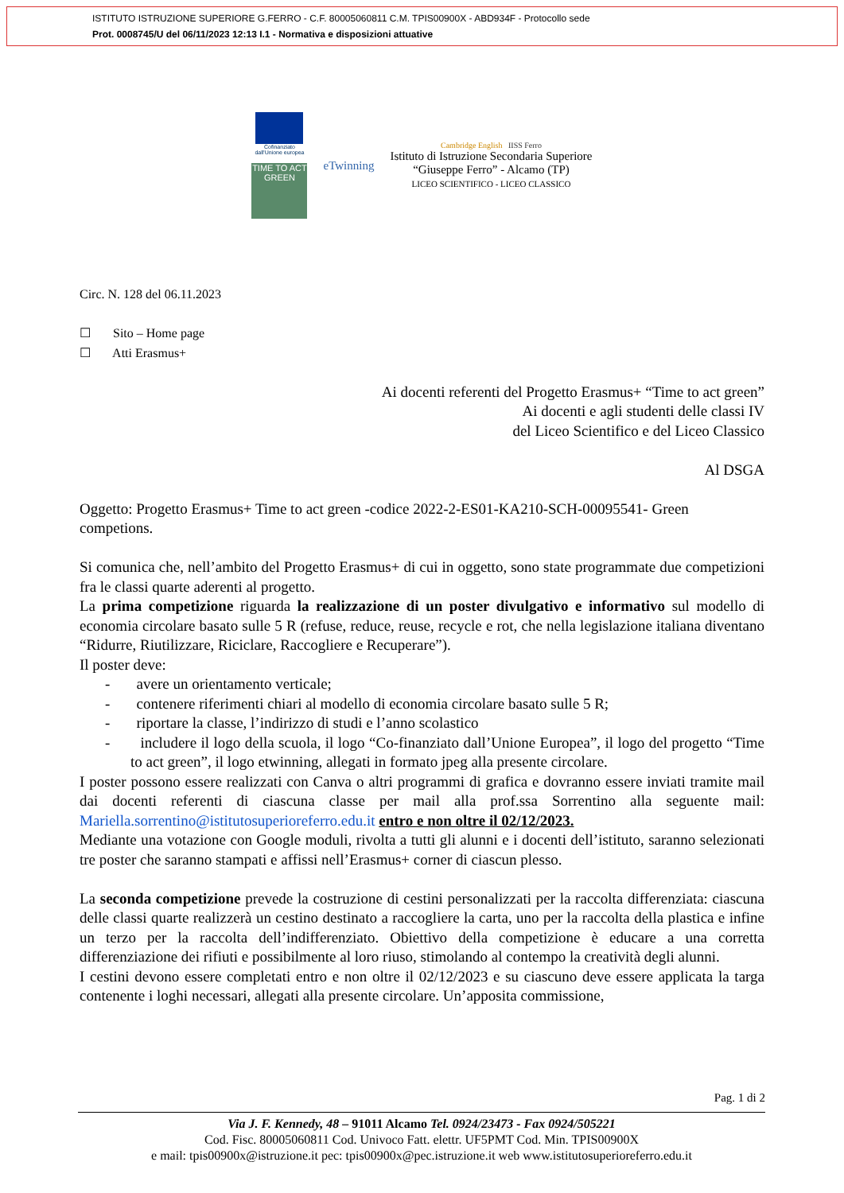ISTITUTO ISTRUZIONE SUPERIORE G.FERRO - C.F. 80005060811 C.M. TPIS00900X - ABD934F - Protocollo sede
Prot. 0008745/U del 06/11/2023 12:13 I.1 - Normativa e disposizioni attuative
Cofinanziato
dall'Unione europea
TIME TO ACT GREEN
eTwinning
Cambridge English IISS Ferro
Istituto di Istruzione Secondaria Superiore
“Giuseppe Ferro” - Alcamo (TP)
LICEO SCIENTIFICO - LICEO CLASSICO
Circ. N. 128 del 06.11.2023
☐ Sito – Home page
☐ Atti Erasmus+
Ai docenti referenti del Progetto Erasmus+ “Time to act green”
Ai docenti e agli studenti delle classi IV
del Liceo Scientifico e del Liceo Classico
Al DSGA
Oggetto: Progetto Erasmus+ Time to act green -codice 2022-2-ES01-KA210-SCH-00095541- Green competions.
Si comunica che, nell’ambito del Progetto Erasmus+ di cui in oggetto, sono state programmate due competizioni fra le classi quarte aderenti al progetto.
La prima competizione riguarda la realizzazione di un poster divulgativo e informativo sul modello di economia circolare basato sulle 5 R (refuse, reduce, reuse, recycle e rot, che nella legislazione italiana diventano “Ridurre, Riutilizzare, Riciclare, Raccogliere e Recuperare”).
Il poster deve:
- avere un orientamento verticale;
- contenere riferimenti chiari al modello di economia circolare basato sulle 5 R;
- riportare la classe, l’indirizzo di studi e l’anno scolastico
- includere il logo della scuola, il logo “Co-finanziato dall’Unione Europea”, il logo del progetto “Time to act green”, il logo etwinning, allegati in formato jpeg alla presente circolare.
I poster possono essere realizzati con Canva o altri programmi di grafica e dovranno essere inviati tramite mail dai docenti referenti di ciascuna classe per mail alla prof.ssa Sorrentino alla seguente mail: Mariella.sorrentino@istitutosuperioreferro.edu.it entro e non oltre il 02/12/2023.
Mediante una votazione con Google moduli, rivolta a tutti gli alunni e i docenti dell’istituto, saranno selezionati tre poster che saranno stampati e affissi nell’Erasmus+ corner di ciascun plesso.
La seconda competizione prevede la costruzione di cestini personalizzati per la raccolta differenziata: ciascuna delle classi quarte realizzerà un cestino destinato a raccogliere la carta, uno per la raccolta della plastica e infine un terzo per la raccolta dell’indifferenziato. Obiettivo della competizione è educare a una corretta differenziazione dei rifiuti e possibilmente al loro riuso, stimolando al contempo la creatività degli alunni.
I cestini devono essere completati entro e non oltre il 02/12/2023 e su ciascuno deve essere applicata la targa contenente i loghi necessari, allegati alla presente circolare. Un’apposita commissione,
Pag. 1 di 2
Via J. F. Kennedy, 48 – 91011 Alcamo Tel. 0924/23473 - Fax 0924/505221
Cod. Fisc. 80005060811 Cod. Univoco Fatt. elettr. UF5PMT Cod. Min. TPIS00900X
e mail: tpis00900x@istruzione.it pec: tpis00900x@pec.istruzione.it web www.istitutosuperioreferro.edu.it